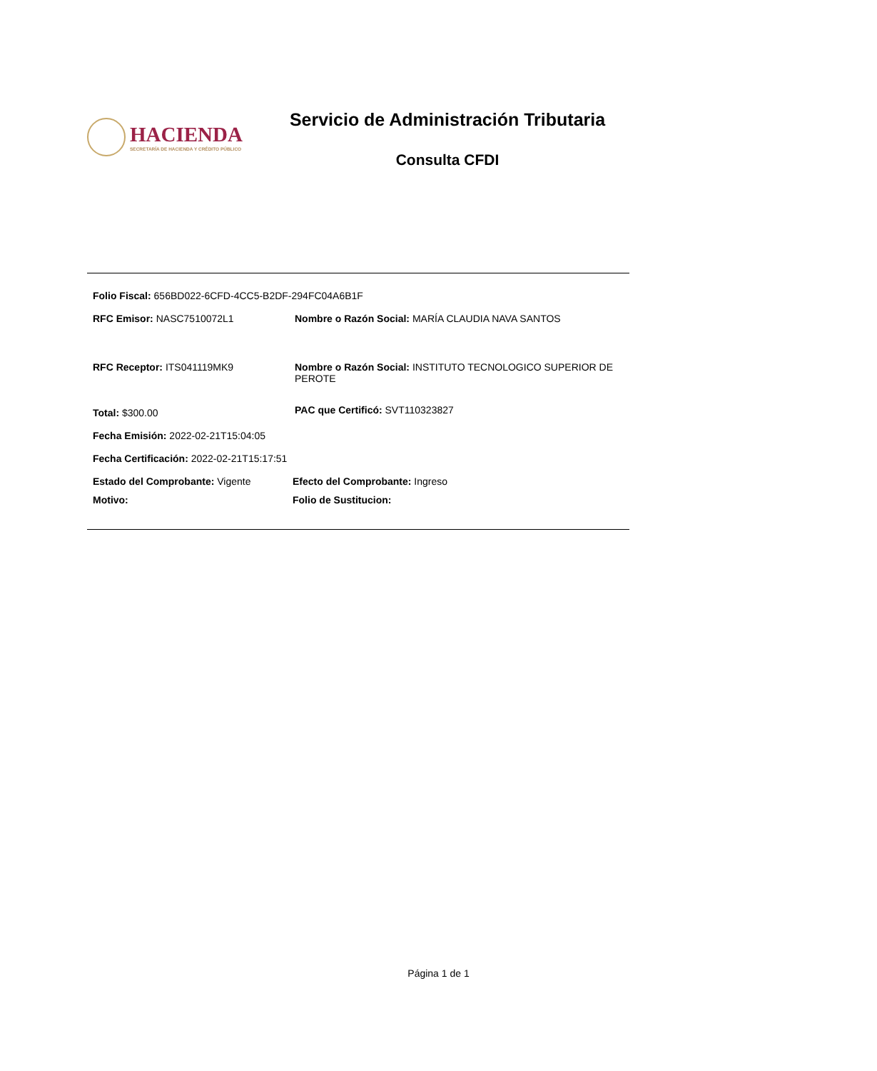HACIENDA
SECRETARÍA DE HACIENDA Y CRÉDITO PÚBLICO
Servicio de Administración Tributaria
Consulta CFDI
Folio Fiscal: 656BD022-6CFD-4CC5-B2DF-294FC04A6B1F
RFC Emisor: NASC7510072L1 Nombre o Razón Social: MARÍA CLAUDIA NAVA SANTOS
RFC Receptor: ITS041119MK9 Nombre o Razón Social: INSTITUTO TECNOLOGICO SUPERIOR DE PEROTE
Total: $300.00
PAC que Certificó: SVT110323827
Fecha Emisión: 2022-02-21T15:04:05
Fecha Certificación: 2022-02-21T15:17:51
Estado del Comprobante: Vigente Efecto del Comprobante: Ingreso
Motivo: Folio de Sustitucion:
Página 1 de 1